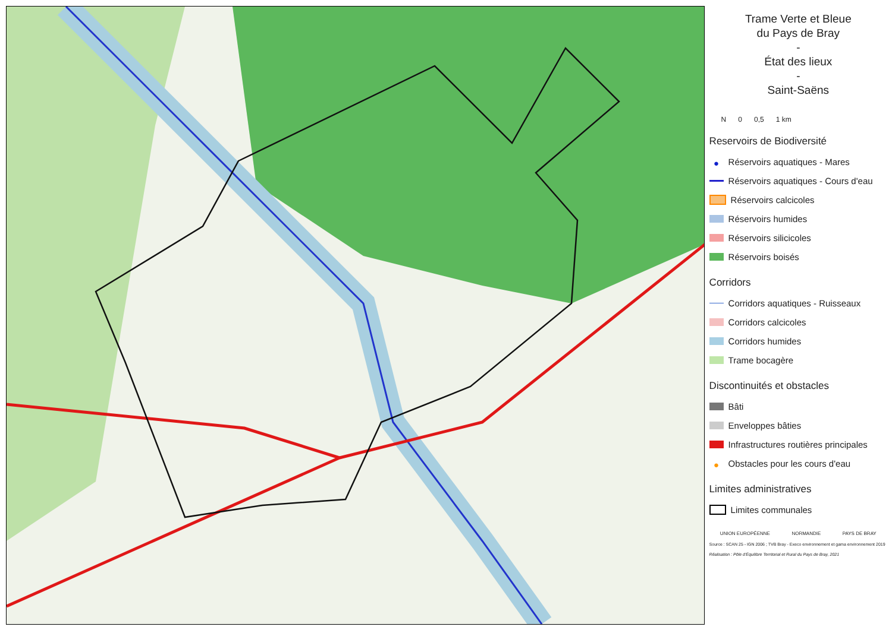Trame Verte et Bleue
du Pays de Bray
-
État des lieux
-
Saint-Saëns
N 0 0,5 1 km
Reservoirs de Biodiversité
● Réservoirs aquatiques - Mares
Réservoirs aquatiques - Cours d'eau
Réservoirs calcicoles
Réservoirs humides
Réservoirs silicicoles
Réservoirs boisés
Corridors
Corridors aquatiques - Ruisseaux
Corridors calcicoles
Corridors humides
Trame bocagère
Discontinuités et obstacles
Bâti
Enveloppes bâties
Infrastructures routières principales
● Obstacles pour les cours d'eau
Limites administratives
Limites communales
UNION EUROPÉENNE NORMANDIE PAYS DE BRAY
Source : SCAN 25 - IGN 2006 ; TVB Bray - Execo environnement et gama environnement 2019
Réalisation : Pôle d'Équilibre Territorial et Rural du Pays de Bray, 2021